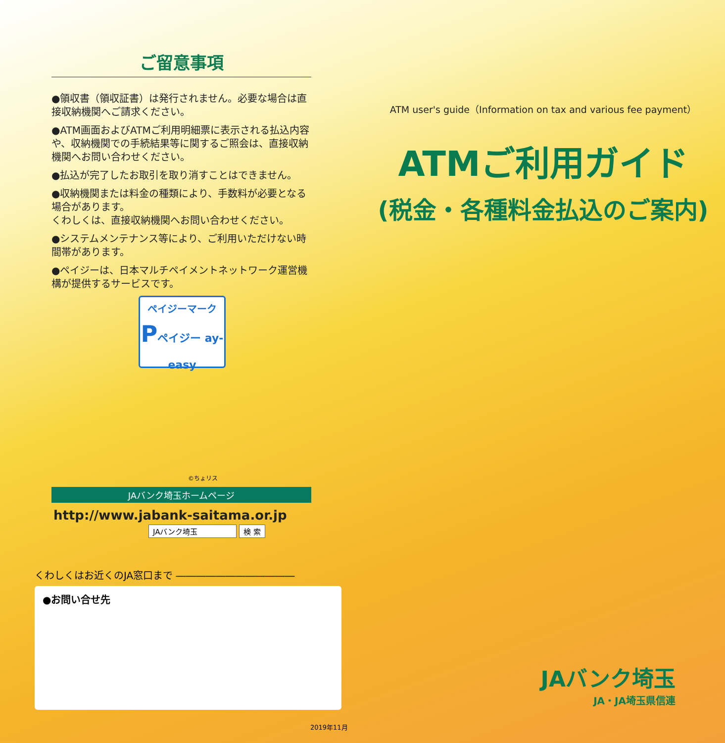ご留意事項
●領収書（領収証書）は発行されません。必要な場合は直接収納機関へご請求ください。
●ATM画面およびATMご利用明細票に表示される払込内容や、収納機関での手続結果等に関するご照会は、直接収納機関へお問い合わせください。
●払込が完了したお取引を取り消すことはできません。
●収納機関または料金の種類により、手数料が必要となる場合があります。
くわしくは、直接収納機関へお問い合わせください。
●システムメンテナンス等により、ご利用いただけない時間帯があります。
●ペイジーは、日本マルチペイメントネットワーク運営機構が提供するサービスです。
ペイジーマーク
Pペイジー ay-easy
©ちょリス
JAバンク埼玉ホームページ
http://www.jabank-saitama.or.jp
JAバンク埼玉 検 索
くわしくはお近くのJA窓口まで ――――――――――――
●お問い合せ先
2019年11月
ATM user's guide（Information on tax and various fee payment）
ATMご利用ガイド
(税金・各種料金払込のご案内)
JAバンク埼玉
JA・JA埼玉県信連